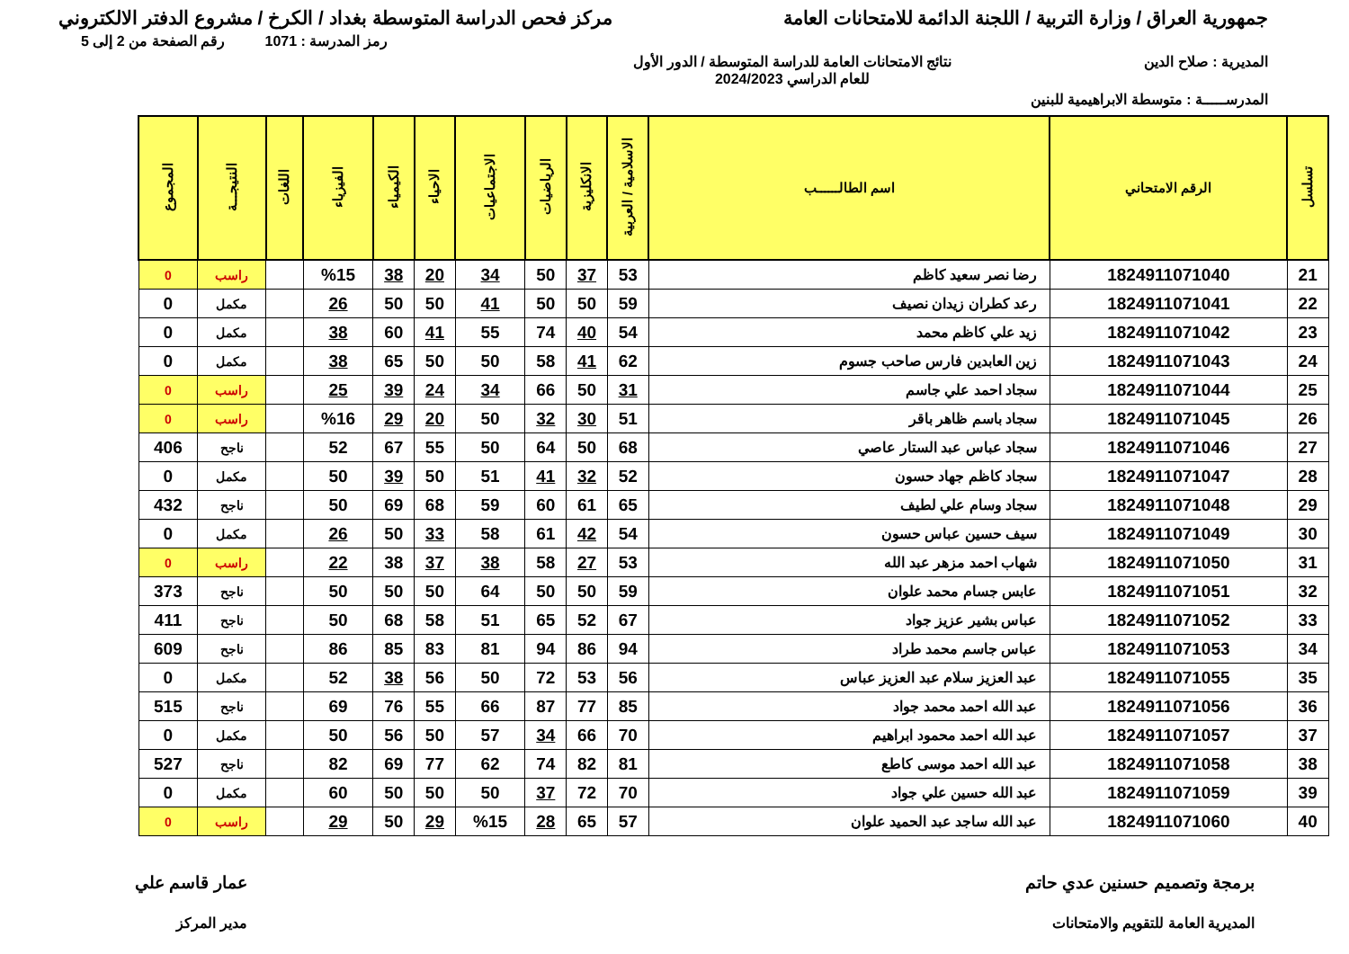جمهورية العراق / وزارة التربية / اللجنة الدائمة للامتحانات العامة
مركز فحص الدراسة المتوسطة بغداد / الكرخ / مشروع الدفتر الالكتروني
رمز المدرسة : 1071 رقم الصفحة من 2 إلى 5
المديرية : صلاح الدين نتائج الامتحانات العامة للدراسة المتوسطة / الدور الأول
للعام الدراسي 2024/2023
المدرســـــة : متوسطة الابراهيمية للبنين
| تسلسل | الرقم الامتحاني | اسم الطالــــــب | الاسلامية / العربية | الانكليزية | الرياضيات | الاجتماعيات | الاحياء | الكيمياء | الفيزياء | اللغات | النتيجـــة | المجموع |
| --- | --- | --- | --- | --- | --- | --- | --- | --- | --- | --- | --- | --- |
| 21 | 1824911071040 | رضا نصر سعيد كاظم | 53 | 37 | 50 | 34 | 20 | 38 | %15 | | راسب | 0 |
| 22 | 1824911071041 | رعد كطران زيدان نصيف | 59 | 50 | 50 | 41 | 50 | 50 | 26 | | مكمل | 0 |
| 23 | 1824911071042 | زيد علي كاظم محمد | 54 | 40 | 74 | 55 | 41 | 60 | 38 | | مكمل | 0 |
| 24 | 1824911071043 | زين العابدين فارس صاحب جسوم | 62 | 41 | 58 | 50 | 50 | 65 | 38 | | مكمل | 0 |
| 25 | 1824911071044 | سجاد احمد علي جاسم | 31 | 50 | 66 | 34 | 24 | 39 | 25 | | راسب | 0 |
| 26 | 1824911071045 | سجاد باسم ظاهر باقر | 51 | 30 | 32 | 50 | 20 | 29 | %16 | | راسب | 0 |
| 27 | 1824911071046 | سجاد عباس عبد الستار عاصي | 68 | 50 | 64 | 50 | 55 | 67 | 52 | | ناجح | 406 |
| 28 | 1824911071047 | سجاد كاظم جهاد حسون | 52 | 32 | 41 | 51 | 50 | 39 | 50 | | مكمل | 0 |
| 29 | 1824911071048 | سجاد وسام علي لطيف | 65 | 61 | 60 | 59 | 68 | 69 | 50 | | ناجح | 432 |
| 30 | 1824911071049 | سيف حسين عباس حسون | 54 | 42 | 61 | 58 | 33 | 50 | 26 | | مكمل | 0 |
| 31 | 1824911071050 | شهاب احمد مزهر عبد الله | 53 | 27 | 58 | 38 | 37 | 38 | 22 | | راسب | 0 |
| 32 | 1824911071051 | عابس جسام محمد علوان | 59 | 50 | 50 | 64 | 50 | 50 | 50 | | ناجح | 373 |
| 33 | 1824911071052 | عباس بشير عزيز جواد | 67 | 52 | 65 | 51 | 58 | 68 | 50 | | ناجح | 411 |
| 34 | 1824911071053 | عباس جاسم محمد طراد | 94 | 86 | 94 | 81 | 83 | 85 | 86 | | ناجح | 609 |
| 35 | 1824911071055 | عبد العزيز سلام عبد العزيز عباس | 56 | 53 | 72 | 50 | 56 | 38 | 52 | | مكمل | 0 |
| 36 | 1824911071056 | عبد الله احمد محمد جواد | 85 | 77 | 87 | 66 | 55 | 76 | 69 | | ناجح | 515 |
| 37 | 1824911071057 | عبد الله احمد محمود ابراهيم | 70 | 66 | 34 | 57 | 50 | 56 | 50 | | مكمل | 0 |
| 38 | 1824911071058 | عبد الله احمد موسى كاطع | 81 | 82 | 74 | 62 | 77 | 69 | 82 | | ناجح | 527 |
| 39 | 1824911071059 | عبد الله حسين علي جواد | 70 | 72 | 37 | 50 | 50 | 50 | 60 | | مكمل | 0 |
| 40 | 1824911071060 | عبد الله ساجد عبد الحميد علوان | 57 | 65 | 28 | %15 | 29 | 50 | 29 | | راسب | 0 |
برمجة وتصميم حسنين عدي حاتم
المديرية العامة للتقويم والامتحانات
عمار قاسم علي
مدير المركز